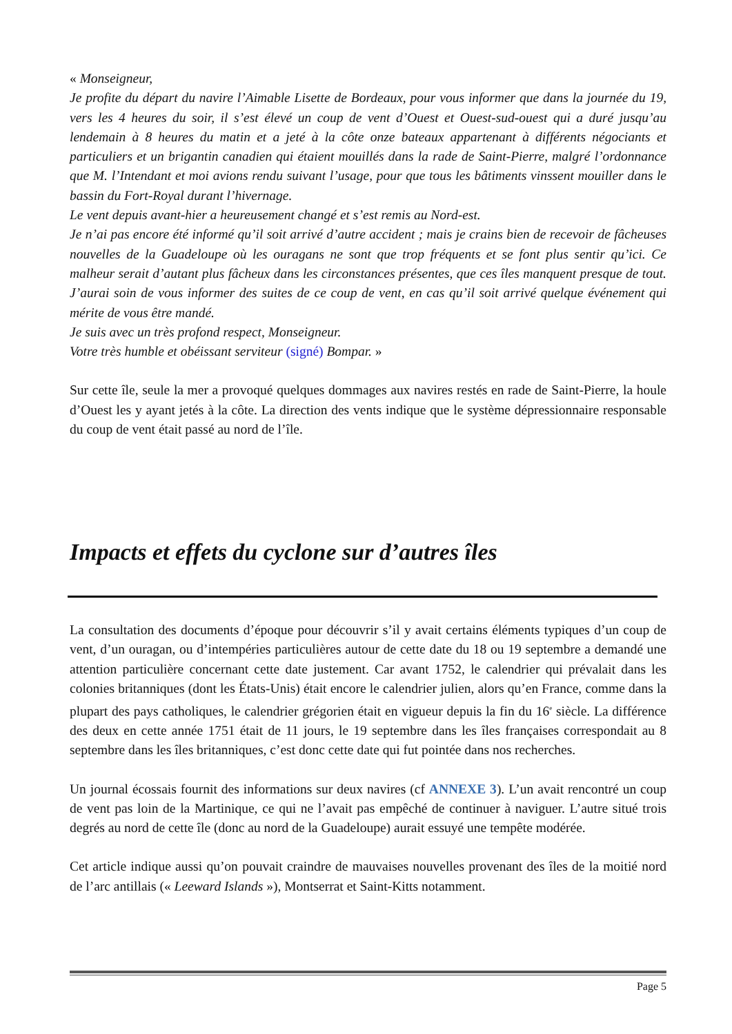« Monseigneur,
Je profite du départ du navire l’Aimable Lisette de Bordeaux, pour vous informer que dans la journée du 19, vers les 4 heures du soir, il s’est élevé un coup de vent d’Ouest et Ouest-sud-ouest qui a duré jusqu’au lendemain à 8 heures du matin et a jeté à la côte onze bateaux appartenant à différents négociants et particuliers et un brigantin canadien qui étaient mouillés dans la rade de Saint-Pierre, malgré l’ordonnance que M. l’Intendant et moi avions rendu suivant l’usage, pour que tous les bâtiments vinssent mouiller dans le bassin du Fort-Royal durant l’hivernage.
Le vent depuis avant-hier a heureusement changé et s’est remis au Nord-est.
Je n’ai pas encore été informé qu’il soit arrivé d’autre accident ; mais je crains bien de recevoir de fâcheuses nouvelles de la Guadeloupe où les ouragans ne sont que trop fréquents et se font plus sentir qu’ici. Ce malheur serait d’autant plus fâcheux dans les circonstances présentes, que ces îles manquent presque de tout. J’aurai soin de vous informer des suites de ce coup de vent, en cas qu’il soit arrivé quelque événement qui mérite de vous être mandé.
Je suis avec un très profond respect, Monseigneur.
Votre très humble et obéissant serviteur (signé) Bompar. »
Sur cette île, seule la mer a provoqué quelques dommages aux navires restés en rade de Saint-Pierre, la houle d’Ouest les y ayant jetés à la côte. La direction des vents indique que le système dépressionnaire responsable du coup de vent était passé au nord de l’île.
Impacts et effets du cyclone sur d’autres îles
La consultation des documents d’époque pour découvrir s’il y avait certains éléments typiques d’un coup de vent, d’un ouragan, ou d’intempéries particulières autour de cette date du 18 ou 19 septembre a demandé une attention particulière concernant cette date justement. Car avant 1752, le calendrier qui prévalait dans les colonies britanniques (dont les États-Unis) était encore le calendrier julien, alors qu’en France, comme dans la plupart des pays catholiques, le calendrier grégorien était en vigueur depuis la fin du 16<sup>e</sup> siècle. La différence des deux en cette année 1751 était de 11 jours, le 19 septembre dans les îles françaises correspondait au 8 septembre dans les îles britanniques, c’est donc cette date qui fut pointée dans nos recherches.
Un journal écossais fournit des informations sur deux navires (cf ANNEXE 3). L’un avait rencontré un coup de vent pas loin de la Martinique, ce qui ne l’avait pas empêché de continuer à naviguer. L’autre situé trois degrés au nord de cette île (donc au nord de la Guadeloupe) aurait essuyé une tempête modérée.
Cet article indique aussi qu’on pouvait craindre de mauvaises nouvelles provenant des îles de la moitié nord de l’arc antillais (« Leeward Islands »), Montserrat et Saint-Kitts notamment.
Page 5